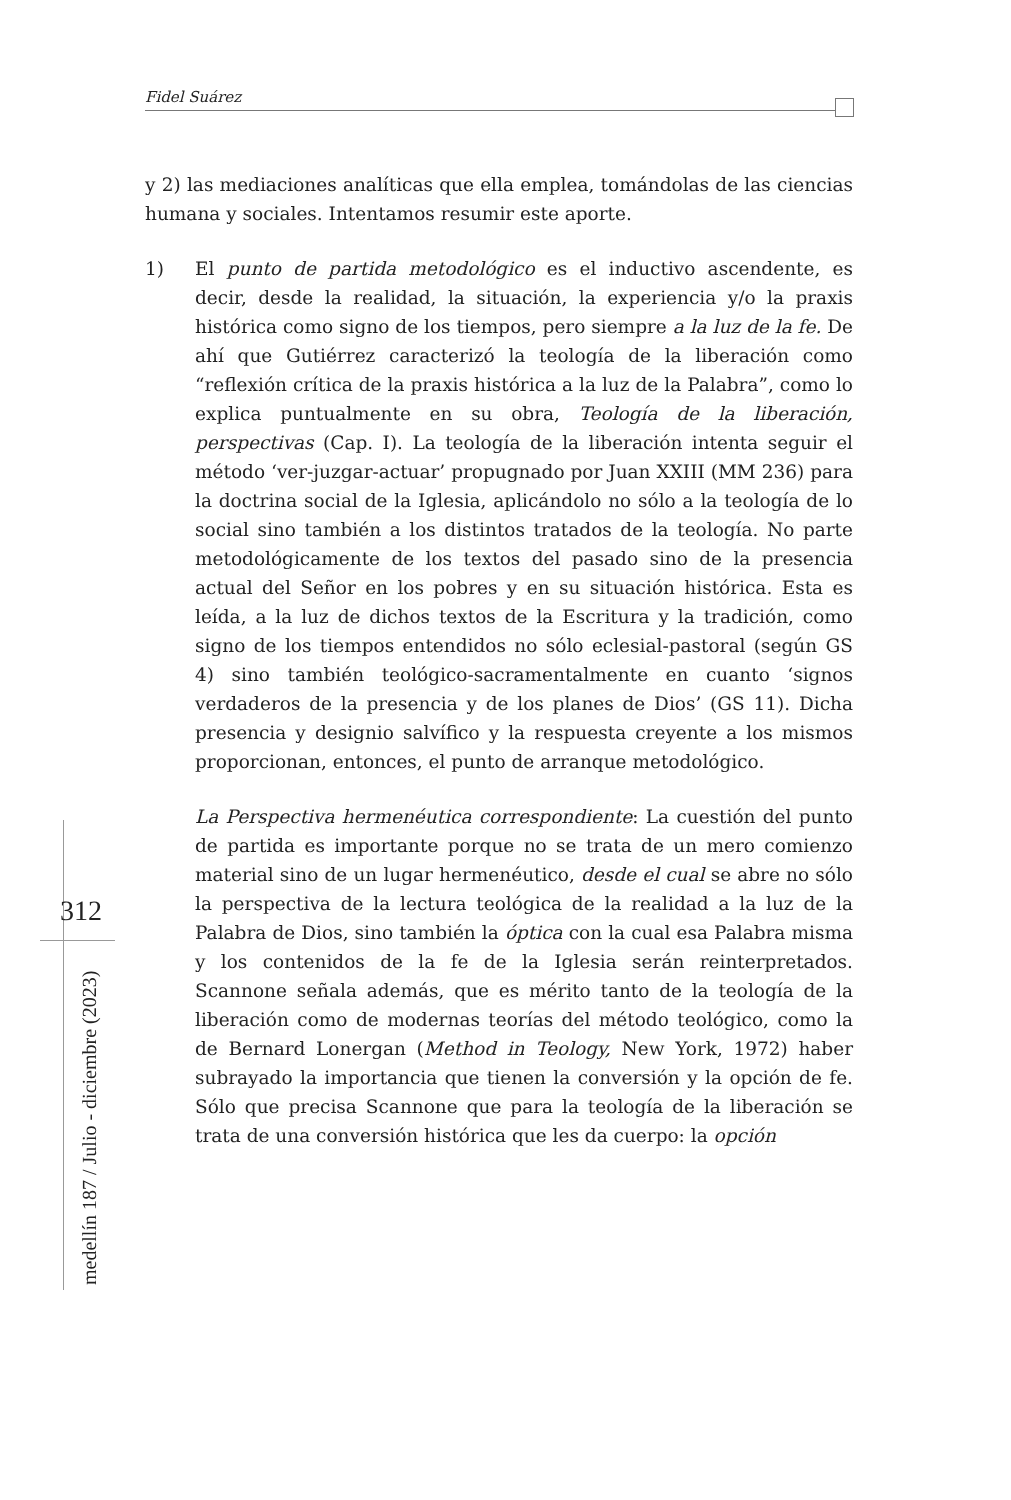Fidel Suárez
312
medellín 187 / Julio - diciembre (2023)
y 2) las mediaciones analíticas que ella emplea, tomándolas de las ciencias humana y sociales. Intentamos resumir este aporte.
1) El punto de partida metodológico es el inductivo ascendente, es decir, desde la realidad, la situación, la experiencia y/o la praxis histórica como signo de los tiempos, pero siempre a la luz de la fe. De ahí que Gutiérrez caracterizó la teología de la liberación como “reflexión crítica de la praxis histórica a la luz de la Palabra”, como lo explica puntualmente en su obra, Teología de la liberación, perspectivas (Cap. I). La teología de la liberación intenta seguir el método ‘ver-juzgar-actuar’ propugnado por Juan XXIII (MM 236) para la doctrina social de la Iglesia, aplicándolo no sólo a la teología de lo social sino también a los distintos tratados de la teología. No parte metodológicamente de los textos del pasado sino de la presencia actual del Señor en los pobres y en su situación histórica. Esta es leída, a la luz de dichos textos de la Escritura y la tradición, como signo de los tiempos entendidos no sólo eclesial-pastoral (según GS 4) sino también teológico-sacramentalmente en cuanto ‘signos verdaderos de la presencia y de los planes de Dios’ (GS 11). Dicha presencia y designio salvífico y la respuesta creyente a los mismos proporcionan, entonces, el punto de arranque metodológico.
La Perspectiva hermenéutica correspondiente: La cuestión del punto de partida es importante porque no se trata de un mero comienzo material sino de un lugar hermenéutico, desde el cual se abre no sólo la perspectiva de la lectura teológica de la realidad a la luz de la Palabra de Dios, sino también la óptica con la cual esa Palabra misma y los contenidos de la fe de la Iglesia serán reinterpretados. Scannone señala además, que es mérito tanto de la teología de la liberación como de modernas teorías del método teológico, como la de Bernard Lonergan (Method in Teology, New York, 1972) haber subrayado la importancia que tienen la conversión y la opción de fe. Sólo que precisa Scannone que para la teología de la liberación se trata de una conversión histórica que les da cuerpo: la opción